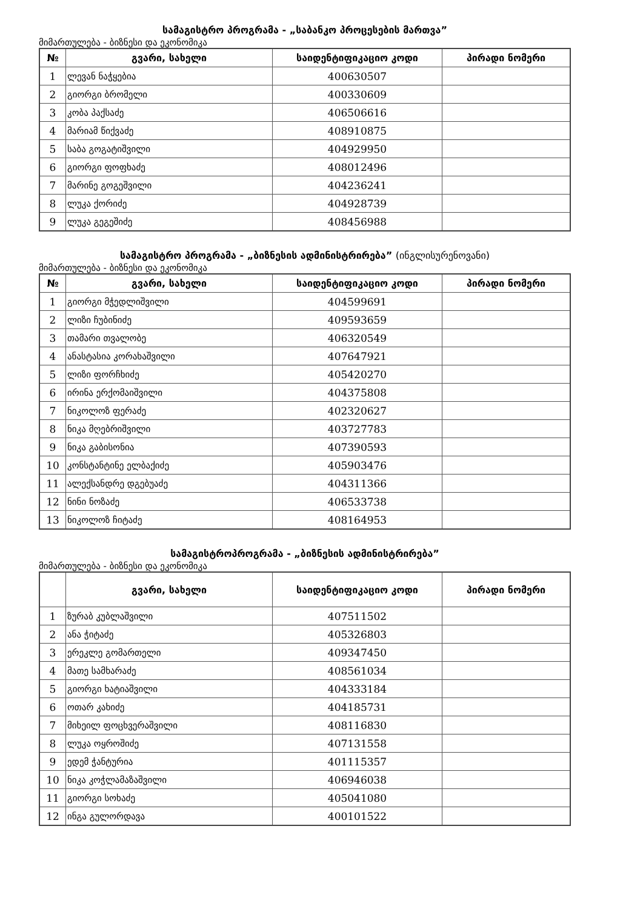სამაგისტრო პროგრამა - „საბანკო პროცესების მართვა”
მიმართულება - ბიზნესი და ეკონომიკა
| № | გვარი, სახელი | საიდენტიფიკაციო კოდი | პირადი ნომერი |
| --- | --- | --- | --- |
| 1 | ლევან ნაჭყებია | 400630507 | |
| 2 | გიორგი ბრომელი | 400330609 | |
| 3 | კობა პაქსაძე | 406506616 | |
| 4 | მარიამ წიქვაძე | 408910875 | |
| 5 | საბა გოგატიშვილი | 404929950 | |
| 6 | გიორგი ფოფხაძე | 408012496 | |
| 7 | მარინე გოგეშვილი | 404236241 | |
| 8 | ლუკა ქორიძე | 404928739 | |
| 9 | ლუკა გეგეშიძე | 408456988 | |
სამაგისტრო პროგრამა - „ბიზნესის ადმინისტრირება” (ინგლისურენოვანი)
მიმართულება - ბიზნესი და ეკონომიკა
| № | გვარი, სახელი | საიდენტიფიკაციო კოდი | პირადი ნომერი |
| --- | --- | --- | --- |
| 1 | გიორგი მჭედლიშვილი | 404599691 | |
| 2 | ლიზი ჩუბინიძე | 409593659 | |
| 3 | თამარი თვალობე | 406320549 | |
| 4 | ანასტასია კორახაშვილი | 407647921 | |
| 5 | ლიზი ფორჩხიძე | 405420270 | |
| 6 | ირინა ერქომაიშვილი | 404375808 | |
| 7 | ნიკოლოზ ფერაძე | 402320627 | |
| 8 | ნიკა მღებრიშვილი | 403727783 | |
| 9 | ნიკა გაბისონია | 407390593 | |
| 10 | კონსტანტინე ელბაქიძე | 405903476 | |
| 11 | ალექსანდრე დგებუაძე | 404311366 | |
| 12 | ნინი ნოზაძე | 406533738 | |
| 13 | ნიკოლოზ ჩიტაძე | 408164953 | |
სამაგისტროპროგრამა - „ბიზნესის ადმინისტრირება”
მიმართულება - ბიზნესი და ეკონომიკა
| | გვარი, სახელი | საიდენტიფიკაციო კოდი | პირადი ნომერი |
| --- | --- | --- | --- |
| 1 | ზურაბ კუბლაშვილი | 407511502 | |
| 2 | ანა ჭიტაძე | 405326803 | |
| 3 | ერეკლე გომართელი | 409347450 | |
| 4 | მათე სამხარაძე | 408561034 | |
| 5 | გიორგი ხატიაშვილი | 404333184 | |
| 6 | ოთარ კახიძე | 404185731 | |
| 7 | მიხეილ ფოცხვერაშვილი | 408116830 | |
| 8 | ლუკა ოყროშიძე | 407131558 | |
| 9 | ედემ ჭანტურია | 401115357 | |
| 10 | ნიკა კოჭლამაზაშვილი | 406946038 | |
| 11 | გიორგი სოხაძე | 405041080 | |
| 12 | ინგა გულორდავა | 400101522 | |